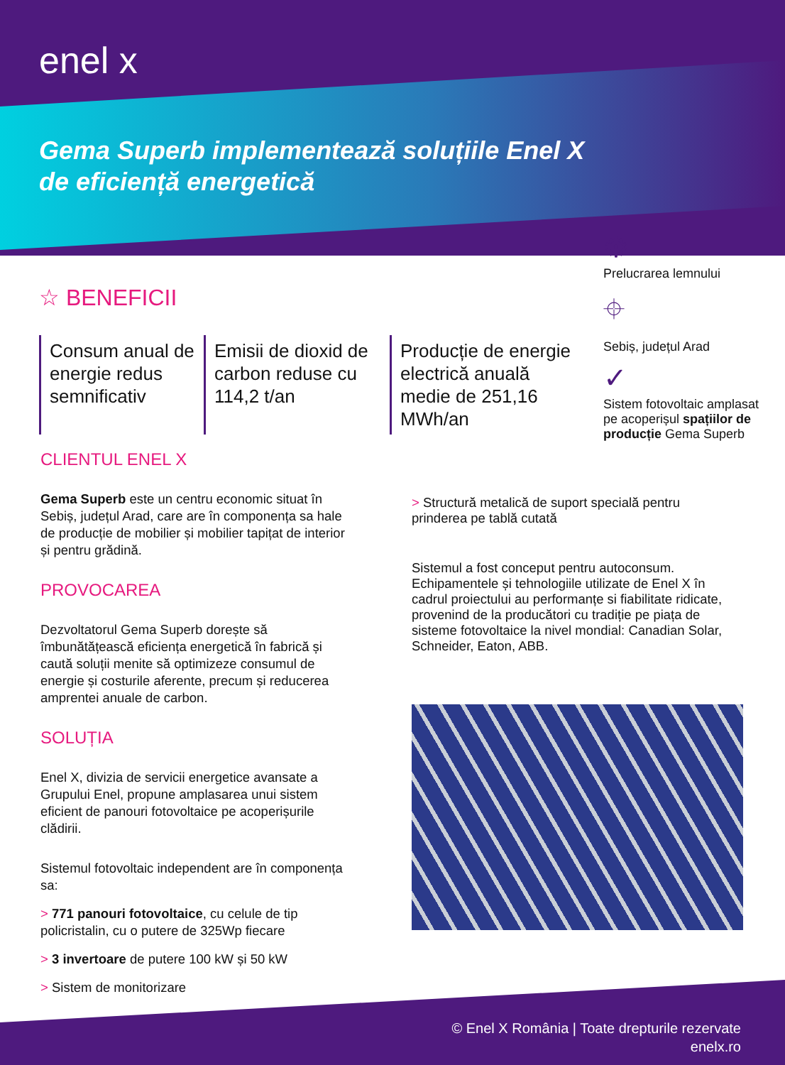enel x
Gema Superb implementează soluțiile Enel X
de eficiență energetică
⚙
Prelucrarea lemnului
⌖
Sebiș, județul Arad
✓
Sistem fotovoltaic amplasat pe acoperișul spațiilor de producție Gema Superb
☆ BENEFICII
Consum anual de energie redus semnificativ
Emisii de dioxid de carbon reduse cu 114,2 t/an
Producție de energie electrică anuală medie de 251,16 MWh/an
CLIENTUL ENEL X
Gema Superb este un centru economic situat în Sebiș, județul Arad, care are în componența sa hale de producție de mobilier și mobilier tapițat de interior și pentru grădină.
PROVOCAREA
Dezvoltatorul Gema Superb dorește să îmbunătățească eficiența energetică în fabrică și caută soluții menite să optimizeze consumul de energie și costurile aferente, precum și reducerea amprentei anuale de carbon.
SOLUȚIA
Enel X, divizia de servicii energetice avansate a Grupului Enel, propune amplasarea unui sistem eficient de panouri fotovoltaice pe acoperișurile clădirii.
Sistemul fotovoltaic independent are în componența sa:
> 771 panouri fotovoltaice, cu celule de tip policristalin, cu o putere de 325Wp fiecare
> 3 invertoare de putere 100 kW și 50 kW
> Sistem de monitorizare
> Structură metalică de suport specială pentru prinderea pe tablă cutată
Sistemul a fost conceput pentru autoconsum. Echipamentele și tehnologiile utilizate de Enel X în cadrul proiectului au performanțe si fiabilitate ridicate, provenind de la producători cu tradiție pe piața de sisteme fotovoltaice la nivel mondial: Canadian Solar, Schneider, Eaton, ABB.
© Enel X România | Toate drepturile rezervate
enelx.ro